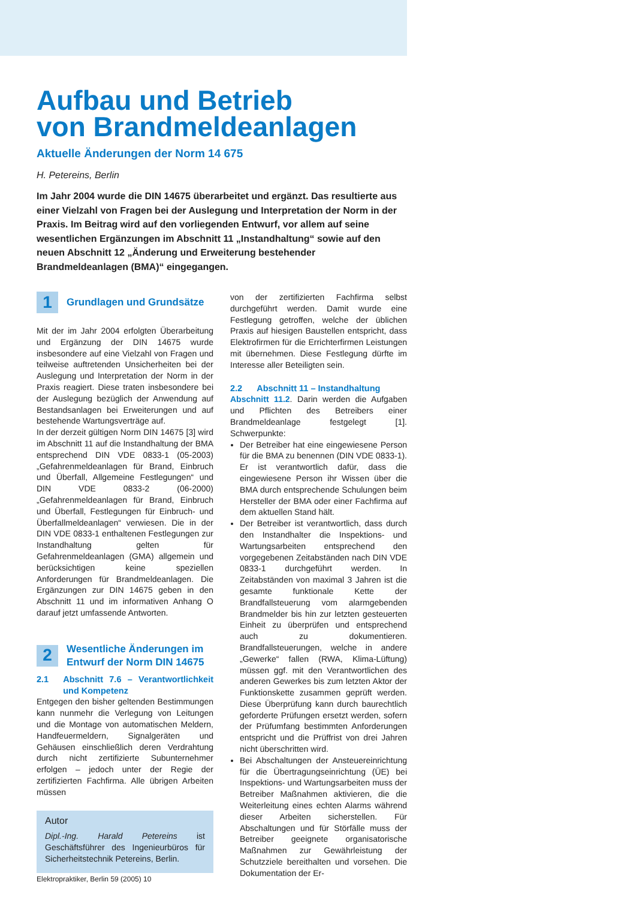Aufbau und Betrieb
von Brandmeldeanlagen
Aktuelle Änderungen der Norm 14 675
H. Petereins, Berlin
Im Jahr 2004 wurde die DIN 14675 überarbeitet und ergänzt. Das resultierte aus einer Vielzahl von Fragen bei der Auslegung und Interpretation der Norm in der Praxis. Im Beitrag wird auf den vorliegenden Entwurf, vor allem auf seine wesentlichen Ergänzungen im Abschnitt 11 „Instandhaltung“ sowie auf den neuen Abschnitt 12 „Änderung und Erweiterung bestehender Brandmeldeanlagen (BMA)“ eingegangen.
1
Grundlagen und Grundsätze
Mit der im Jahr 2004 erfolgten Überarbeitung und Ergänzung der DIN 14675 wurde insbesondere auf eine Vielzahl von Fragen und teilweise auftretenden Unsicherheiten bei der Auslegung und Interpretation der Norm in der Praxis reagiert. Diese traten insbesondere bei der Auslegung bezüglich der Anwendung auf Bestandsanlagen bei Erweiterungen und auf bestehende Wartungsverträge auf.
In der derzeit gültigen Norm DIN 14675 [3] wird im Abschnitt 11 auf die Instandhaltung der BMA entsprechend DIN VDE 0833-1 (05-2003) „Gefahrenmeldeanlagen für Brand, Einbruch und Überfall, Allgemeine Festlegungen“ und DIN VDE 0833-2 (06-2000) „Gefahrenmeldeanlagen für Brand, Einbruch und Überfall, Festlegungen für Einbruch- und Überfallmeldeanlagen“ verwiesen. Die in der DIN VDE 0833-1 enthaltenen Festlegungen zur Instandhaltung gelten für Gefahrenmeldeanlagen (GMA) allgemein und berücksichtigen keine speziellen Anforderungen für Brandmeldeanlagen. Die Ergänzungen zur DIN 14675 geben in den Abschnitt 11 und im informativen Anhang O darauf jetzt umfassende Antworten.
2
Wesentliche Änderungen im
Entwurf der Norm DIN 14675
2.1 Abschnitt 7.6 – Verantwortlichkeit und Kompetenz
Entgegen den bisher geltenden Bestimmungen kann nunmehr die Verlegung von Leitungen und die Montage von automatischen Meldern, Handfeuermeldern, Signalgeräten und Gehäusen einschließlich deren Verdrahtung durch nicht zertifizierte Subunternehmer erfolgen – jedoch unter der Regie der zertifizierten Fachfirma. Alle übrigen Arbeiten müssen
Autor
Dipl.-Ing. Harald Petereins ist Geschäftsführer des Ingenieurbüros für Sicherheitstechnik Petereins, Berlin.
von der zertifizierten Fachfirma selbst durchgeführt werden. Damit wurde eine Festlegung getroffen, welche der üblichen Praxis auf hiesigen Baustellen entspricht, dass Elektrofirmen für die Errichterfirmen Leistungen mit übernehmen. Diese Festlegung dürfte im Interesse aller Beteiligten sein.
2.2 Abschnitt 11 – Instandhaltung
Abschnitt 11.2. Darin werden die Aufgaben und Pflichten des Betreibers einer Brandmeldeanlage festgelegt [1]. Schwerpunkte:
Der Betreiber hat eine eingewiesene Person für die BMA zu benennen (DIN VDE 0833-1). Er ist verantwortlich dafür, dass die eingewiesene Person ihr Wissen über die BMA durch entsprechende Schulungen beim Hersteller der BMA oder einer Fachfirma auf dem aktuellen Stand hält.
Der Betreiber ist verantwortlich, dass durch den Instandhalter die Inspektions- und Wartungsarbeiten entsprechend den vorgegebenen Zeitabständen nach DIN VDE 0833-1 durchgeführt werden. In Zeitabständen von maximal 3 Jahren ist die gesamte funktionale Kette der Brandfallsteuerung vom alarmgebenden Brandmelder bis hin zur letzten gesteuerten Einheit zu überprüfen und entsprechend auch zu dokumentieren. Brandfallsteuerungen, welche in andere „Gewerke“ fallen (RWA, Klima-Lüftung) müssen ggf. mit den Verantwortlichen des anderen Gewerkes bis zum letzten Aktor der Funktionskette zusammen geprüft werden. Diese Überprüfung kann durch baurechtlich geforderte Prüfungen ersetzt werden, sofern der Prüfumfang bestimmten Anforderungen entspricht und die Prüffrist von drei Jahren nicht überschritten wird.
Bei Abschaltungen der Ansteuereinrichtung für die Übertragungseinrichtung (ÜE) bei Inspektions- und Wartungsarbeiten muss der Betreiber Maßnahmen aktivieren, die die Weiterleitung eines echten Alarms während dieser Arbeiten sicherstellen. Für Abschaltungen und für Störfälle muss der Betreiber geeignete organisatorische Maßnahmen zur Gewährleistung der Schutzziele bereithalten und vorsehen. Die Dokumentation der Er-
Elektropraktiker, Berlin 59 (2005) 10